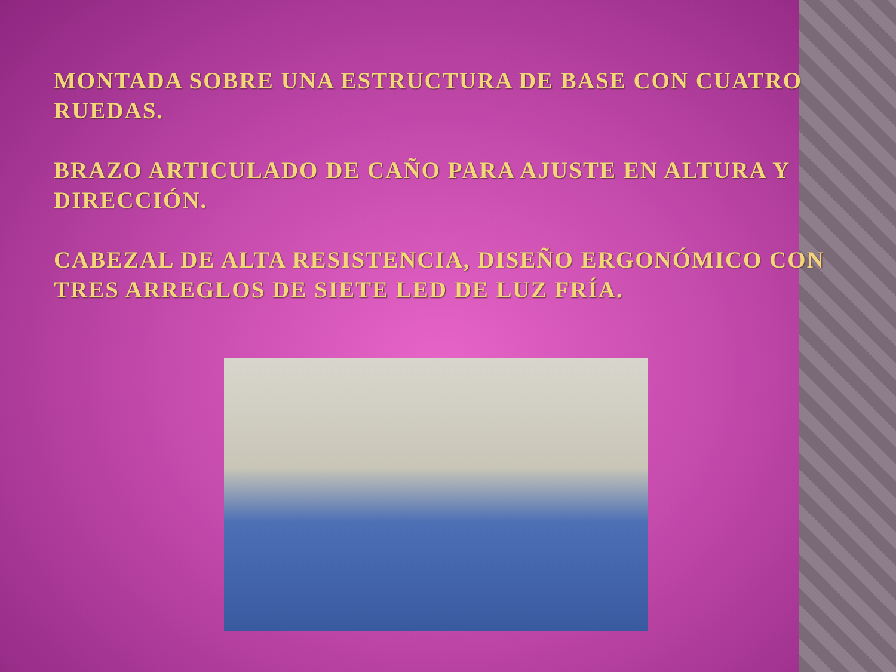MONTADA SOBRE UNA ESTRUCTURA DE BASE CON CUATRO RUEDAS.
BRAZO ARTICULADO DE CAÑO PARA AJUSTE EN ALTURA Y DIRECCIÓN.
CABEZAL DE ALTA RESISTENCIA, DISEÑO ERGONÓMICO CON TRES ARREGLOS DE SIETE LED DE LUZ FRÍA.